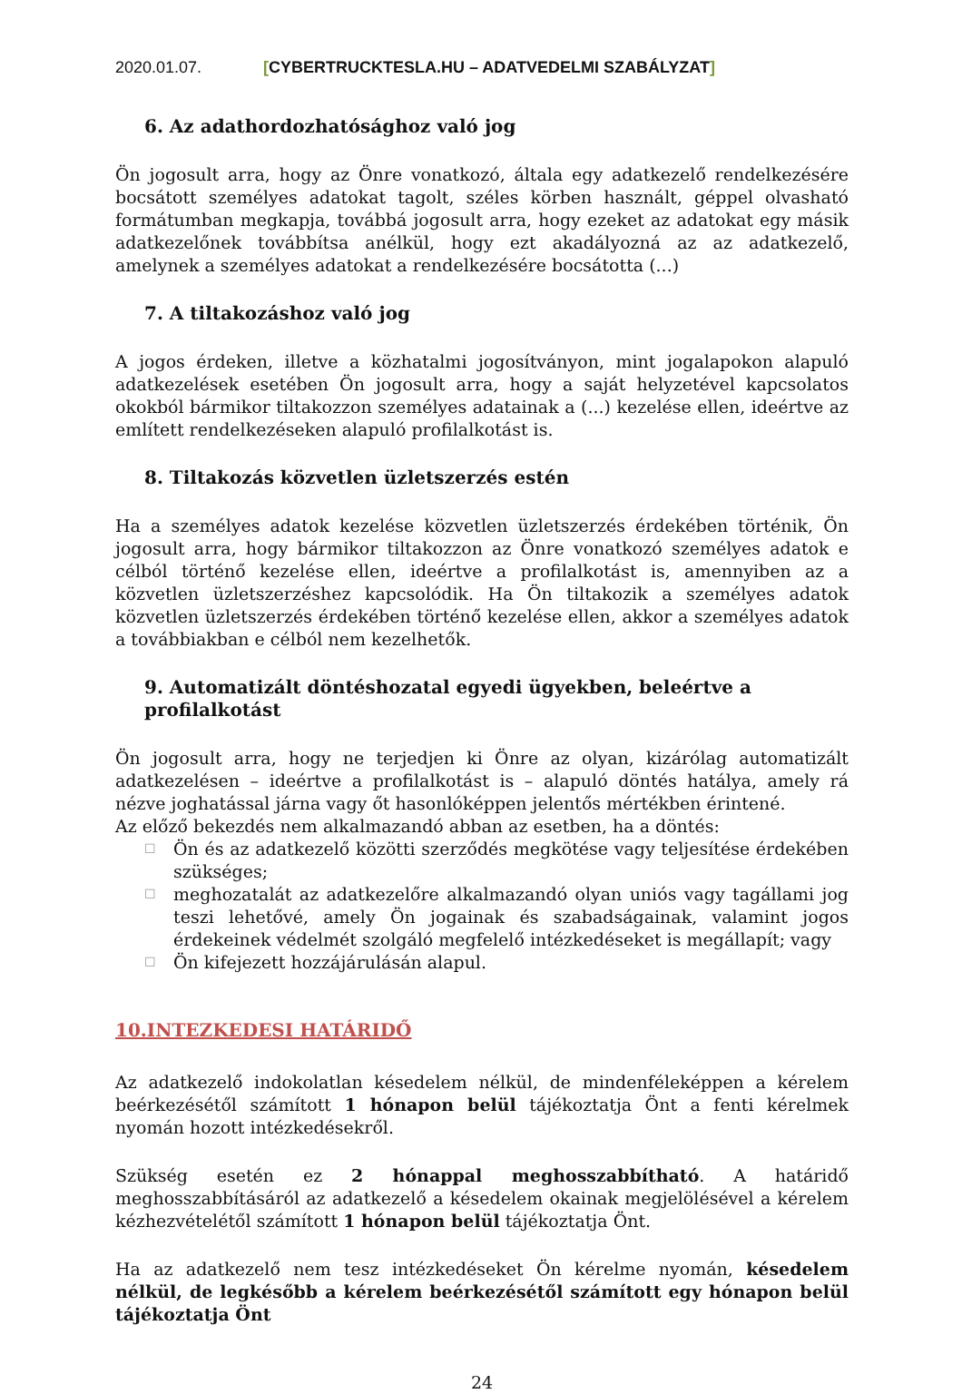2020.01.07. [CYBERTRUCKTESLA.HU – ADATVEDELMI SZABÁLYZAT]
6. Az adathordozhatósághoz való jog
Ön jogosult arra, hogy az Önre vonatkozó, általa egy adatkezelő rendelkezésére bocsátott személyes adatokat tagolt, széles körben használt, géppel olvasható formátumban megkapja, továbbá jogosult arra, hogy ezeket az adatokat egy másik adatkezelőnek továbbítsa anélkül, hogy ezt akadályozná az az adatkezelő, amelynek a személyes adatokat a rendelkezésére bocsátotta (...)
7. A tiltakozáshoz való jog
A jogos érdeken, illetve a közhatalmi jogosítványon, mint jogalapokon alapuló adatkezelések esetében Ön jogosult arra, hogy a saját helyzetével kapcsolatos okokból bármikor tiltakozzon személyes adatainak a (...) kezelése ellen, ideértve az említett rendelkezéseken alapuló profilalkotást is.
8. Tiltakozás közvetlen üzletszerzés estén
Ha a személyes adatok kezelése közvetlen üzletszerzés érdekében történik, Ön jogosult arra, hogy bármikor tiltakozzon az Önre vonatkozó személyes adatok e célból történő kezelése ellen, ideértve a profilalkotást is, amennyiben az a közvetlen üzletszerzéshez kapcsolódik. Ha Ön tiltakozik a személyes adatok közvetlen üzletszerzés érdekében történő kezelése ellen, akkor a személyes adatok a továbbiakban e célból nem kezelhetők.
9. Automatizált döntéshozatal egyedi ügyekben, beleértve a profilalkotást
Ön jogosult arra, hogy ne terjedjen ki Önre az olyan, kizárólag automatizált adatkezelésen – ideértve a profilalkotást is – alapuló döntés hatálya, amely rá nézve joghatással járna vagy őt hasonlóképpen jelentős mértékben érintené.
Az előző bekezdés nem alkalmazandó abban az esetben, ha a döntés:
☐ Ön és az adatkezelő közötti szerződés megkötése vagy teljesítése érdekében szükséges;
☐ meghozatalát az adatkezelőre alkalmazandó olyan uniós vagy tagállami jog teszi lehetővé, amely Ön jogainak és szabadságainak, valamint jogos érdekeinek védelmét szolgáló megfelelő intézkedéseket is megállapít; vagy
☐ Ön kifejezett hozzájárulásán alapul.
10.INTEZKEDESI HATÁRIDŐ
Az adatkezelő indokolatlan késedelem nélkül, de mindenféleképpen a kérelem beérkezésétől számított 1 hónapon belül tájékoztatja Önt a fenti kérelmek nyomán hozott intézkedésekről.
Szükség esetén ez 2 hónappal meghosszabbítható. A határidő meghosszabbításáról az adatkezelő a késedelem okainak megjelölésével a kérelem kézhezvételétől számított 1 hónapon belül tájékoztatja Önt.
Ha az adatkezelő nem tesz intézkedéseket Ön kérelme nyomán, késedelem nélkül, de legkésőbb a kérelem beérkezésétől számított egy hónapon belül tájékoztatja Önt
24